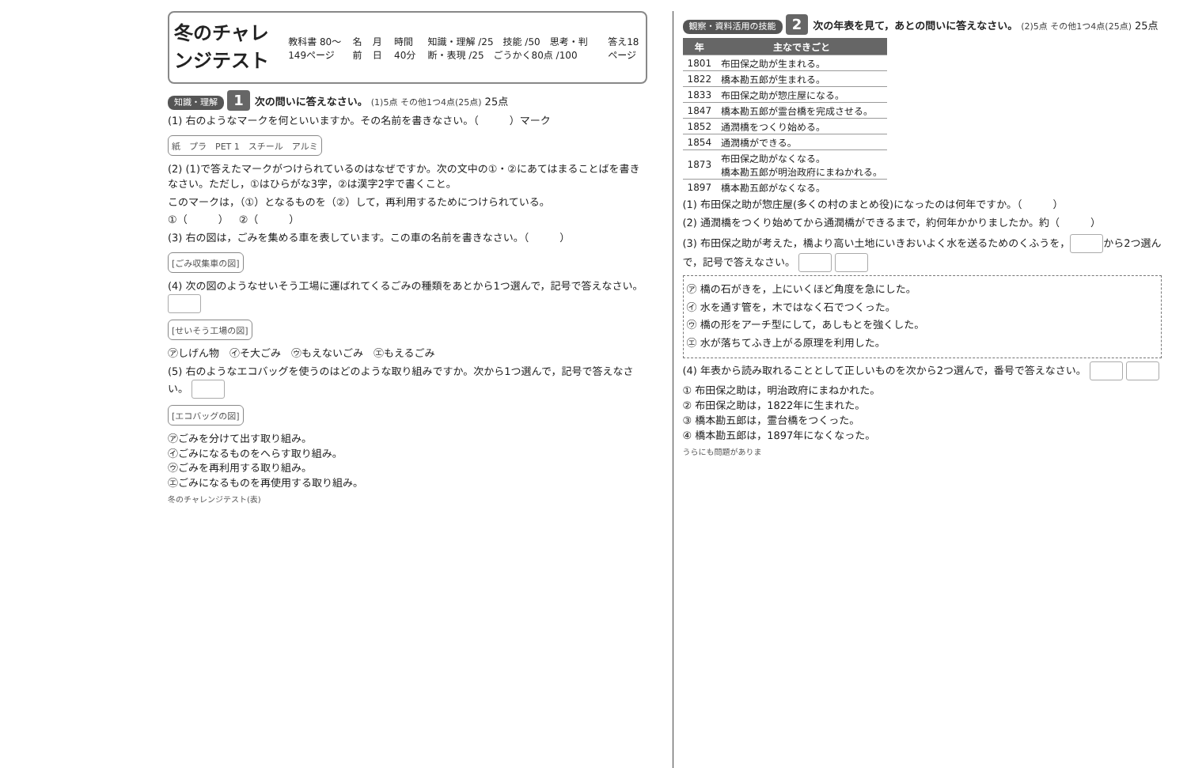冬のチャレンジテスト
教科書 80〜149ページ 名前 月 日 時間 40分 知識・理解 /25　技能 /50　思考・判断・表現 /25　ごうかく80点 /100 答え18ページ
知識・理解 1 次の問いに答えなさい。 (1)5点 その他1つ4点(25点) 25点
(1) 右のようなマークを何といいますか。その名前を書きなさい。（　　　）マーク
紙　プラ　PET 1　スチール　アルミ
(2) (1)で答えたマークがつけられているのはなぜですか。次の文中の①・②にあてはまることばを書きなさい。ただし，①はひらがな3字，②は漢字2字で書くこと。
このマークは，（①）となるものを（②）して，再利用するためにつけられている。
①（　　　）　②（　　　）
(3) 右の図は，ごみを集める車を表しています。この車の名前を書きなさい。（　　　）
[ごみ収集車の図]
(4) 次の図のようなせいそう工場に運ばれてくるごみの種類をあとから1つ選んで，記号で答えなさい。
[せいそう工場の図]
㋐しげん物　㋑そ大ごみ　㋒もえないごみ　㋓もえるごみ
(5) 右のようなエコバッグを使うのはどのような取り組みですか。次から1つ選んで，記号で答えなさい。
[エコバッグの図]
㋐ごみを分けて出す取り組み。
㋑ごみになるものをへらす取り組み。
㋒ごみを再利用する取り組み。
㋓ごみになるものを再使用する取り組み。
冬のチャレンジテスト(表)
観察・資料活用の技能 2 次の年表を見て，あとの問いに答えなさい。 (2)5点 その他1つ4点(25点) 25点
| 年 | 主なできごと |
| --- | --- |
| 1801 | 布田保之助が生まれる。 |
| 1822 | 橋本勘五郎が生まれる。 |
| 1833 | 布田保之助が惣庄屋になる。 |
| 1847 | 橋本勘五郎が霊台橋を完成させる。 |
| 1852 | 通潤橋をつくり始める。 |
| 1854 | 通潤橋ができる。 |
| 1873 | 布田保之助がなくなる。 橋本勘五郎が明治政府にまねかれる。 |
| 1897 | 橋本勘五郎がなくなる。 |
(1) 布田保之助が惣庄屋(多くの村のまとめ役)になったのは何年ですか。（　　　）
(2) 通潤橋をつくり始めてから通潤橋ができるまで，約何年かかりましたか。約（　　　）
(3) 布田保之助が考えた，橋より高い土地にいきおいよく水を送るためのくふうを， から2つ選んで，記号で答えなさい。
㋐ 橋の石がきを，上にいくほど角度を急にした。
㋑ 水を通す管を，木ではなく石でつくった。
㋒ 橋の形をアーチ型にして，あしもとを強くした。
㋓ 水が落ちてふき上がる原理を利用した。
(4) 年表から読み取れることとして正しいものを次から2つ選んで，番号で答えなさい。
① 布田保之助は，明治政府にまねかれた。
② 布田保之助は，1822年に生まれた。
③ 橋本勘五郎は，霊台橋をつくった。
④ 橋本勘五郎は，1897年になくなった。
うらにも問題がありま